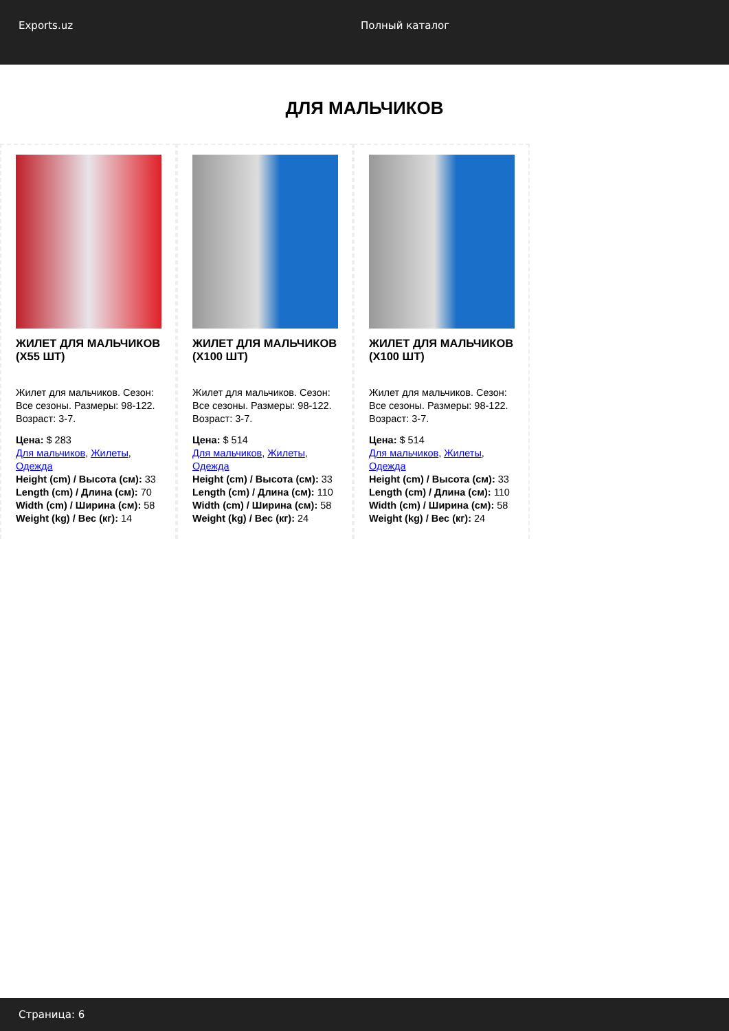Exports.uz Полный каталог
ДЛЯ МАЛЬЧИКОВ
ЖИЛЕТ ДЛЯ МАЛЬЧИКОВ (X55 ШТ)
Жилет для мальчиков. Сезон: Все сезоны. Размеры: 98-122. Возраст: 3-7.
Цена: $ 283
Для мальчиков, Жилеты, Одежда
Height (cm) / Высота (см): 33
Length (cm) / Длина (см): 70
Width (cm) / Ширина (см): 58
Weight (kg) / Вес (кг): 14
ЖИЛЕТ ДЛЯ МАЛЬЧИКОВ (X100 ШТ)
Жилет для мальчиков. Сезон: Все сезоны. Размеры: 98-122. Возраст: 3-7.
Цена: $ 514
Для мальчиков, Жилеты, Одежда
Height (cm) / Высота (см): 33
Length (cm) / Длина (см): 110
Width (cm) / Ширина (см): 58
Weight (kg) / Вес (кг): 24
ЖИЛЕТ ДЛЯ МАЛЬЧИКОВ (X100 ШТ)
Жилет для мальчиков. Сезон: Все сезоны. Размеры: 98-122. Возраст: 3-7.
Цена: $ 514
Для мальчиков, Жилеты, Одежда
Height (cm) / Высота (см): 33
Length (cm) / Длина (см): 110
Width (cm) / Ширина (см): 58
Weight (kg) / Вес (кг): 24
Страница: 6